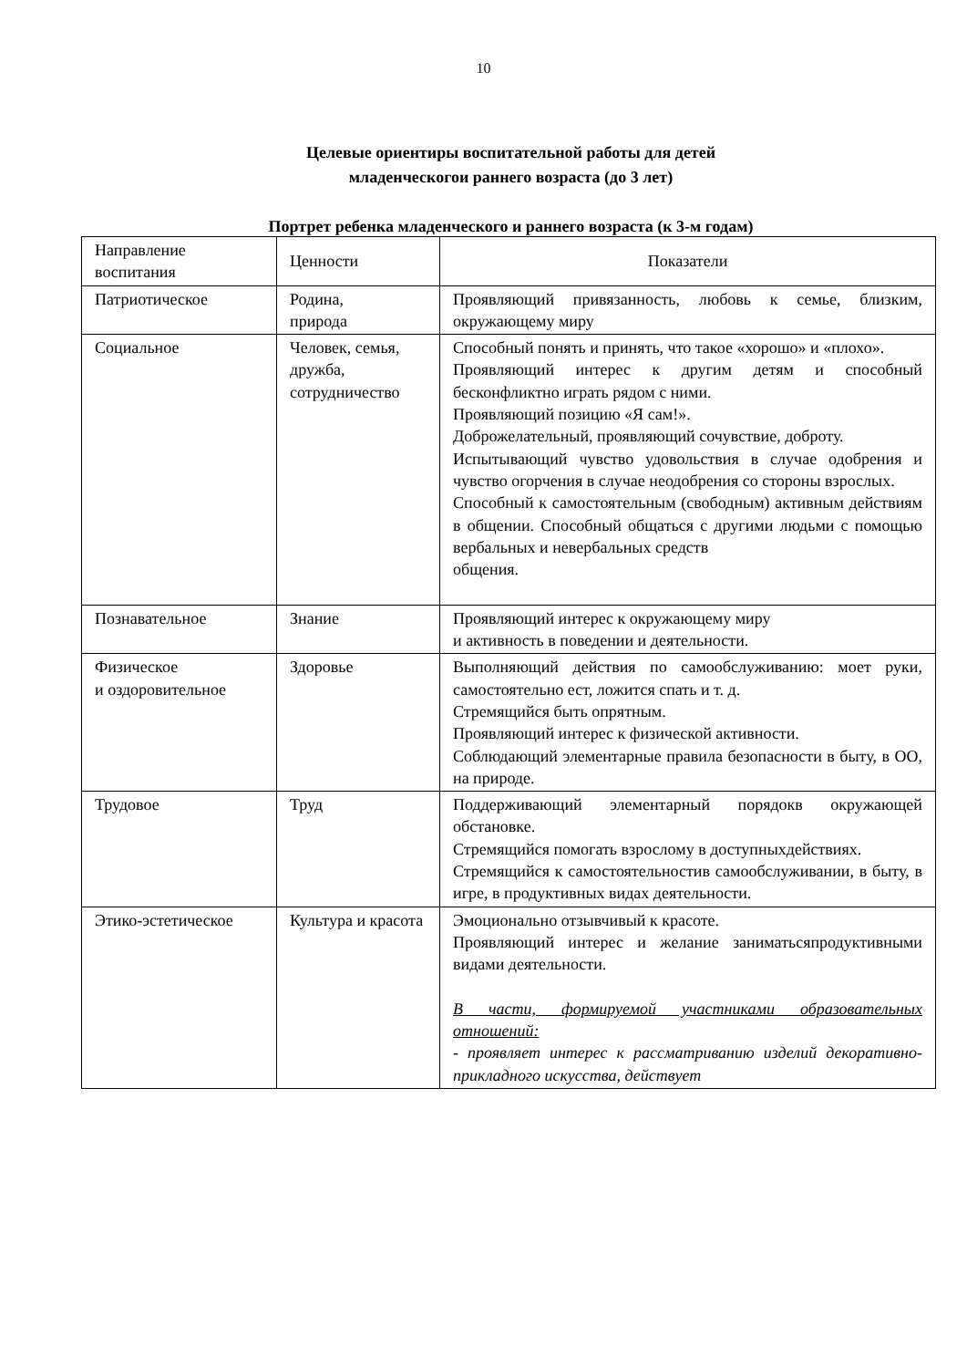10
Целевые ориентиры воспитательной работы для детей
младенческогои раннего возраста (до 3 лет)
Портрет ребенка младенческого и раннего возраста (к 3-м годам)
| Направление воспитания | Ценности | Показатели |
| --- | --- | --- |
| Патриотическое | Родина, природа | Проявляющий привязанность, любовь к семье, близким, окружающему миру |
| Социальное | Человек, семья, дружба, сотрудничество | Способный понять и принять, что такое «хорошо» и «плохо». Проявляющий интерес к другим детям и способный бесконфликтно играть рядом с ними. Проявляющий позицию «Я сам!». Доброжелательный, проявляющий сочувствие, доброту. Испытывающий чувство удовольствия в случае одобрения и чувство огорчения в случае неодобрения со стороны взрослых. Способный к самостоятельным (свободным) активным действиям в общении. Способный общаться с другими людьми с помощью вербальных и невербальных средств общения. |
| Познавательное | Знание | Проявляющий интерес к окружающему миру и активность в поведении и деятельности. |
| Физическое и оздоровительное | Здоровье | Выполняющий действия по самообслуживанию: моет руки, самостоятельно ест, ложится спать и т. д. Стремящийся быть опрятным. Проявляющий интерес к физической активности. Соблюдающий элементарные правила безопасности в быту, в ОО, на природе. |
| Трудовое | Труд | Поддерживающий элементарный порядокв окружающей обстановке. Стремящийся помогать взрослому в доступныхдействиях. Стремящийся к самостоятельностив самообслуживании, в быту, в игре, в продуктивных видах деятельности. |
| Этико-эстетическое | Культура и красота | Эмоционально отзывчивый к красоте. Проявляющий интерес и желание заниматьсяпродуктивными видами деятельности. В части, формируемой участниками образовательных отношений: - проявляет интерес к рассматриванию изделий декоративно-прикладного искусства, действует |